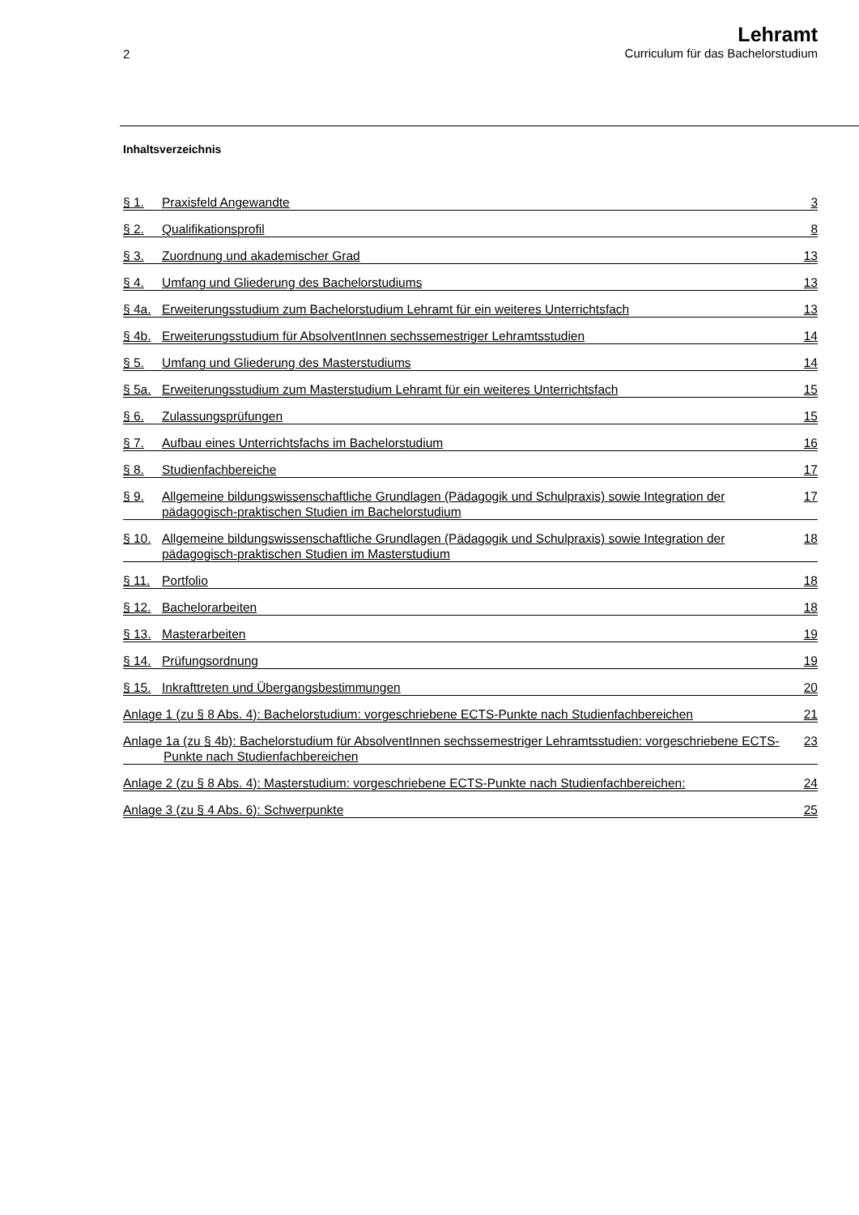2
Lehramt
Curriculum für das Bachelorstudium
Inhaltsverzeichnis
§ 1. Praxisfeld Angewandte 3
§ 2. Qualifikationsprofil 8
§ 3. Zuordnung und akademischer Grad 13
§ 4. Umfang und Gliederung des Bachelorstudiums 13
§ 4a. Erweiterungsstudium zum Bachelorstudium Lehramt für ein weiteres Unterrichtsfach 13
§ 4b. Erweiterungsstudium für AbsolventInnen sechssemestriger Lehramtsstudien 14
§ 5. Umfang und Gliederung des Masterstudiums 14
§ 5a. Erweiterungsstudium zum Masterstudium Lehramt für ein weiteres Unterrichtsfach 15
§ 6. Zulassungsprüfungen 15
§ 7. Aufbau eines Unterrichtsfachs im Bachelorstudium 16
§ 8. Studienfachbereiche 17
§ 9. Allgemeine bildungswissenschaftliche Grundlagen (Pädagogik und Schulpraxis) sowie Integration der pädagogisch-praktischen Studien im Bachelorstudium 17
§ 10. Allgemeine bildungswissenschaftliche Grundlagen (Pädagogik und Schulpraxis) sowie Integration der pädagogisch-praktischen Studien im Masterstudium 18
§ 11. Portfolio 18
§ 12. Bachelorarbeiten 18
§ 13. Masterarbeiten 19
§ 14. Prüfungsordnung 19
§ 15. Inkrafttreten und Übergangsbestimmungen 20
Anlage 1 (zu § 8 Abs. 4): Bachelorstudium: vorgeschriebene ECTS-Punkte nach Studienfachbereichen 21
Anlage 1a (zu § 4b): Bachelorstudium für AbsolventInnen sechssemestriger Lehramtsstudien: vorgeschriebene ECTS-Punkte nach Studienfachbereichen 23
Anlage 2 (zu § 8 Abs. 4): Masterstudium: vorgeschriebene ECTS-Punkte nach Studienfachbereichen: 24
Anlage 3 (zu § 4 Abs. 6): Schwerpunkte 25